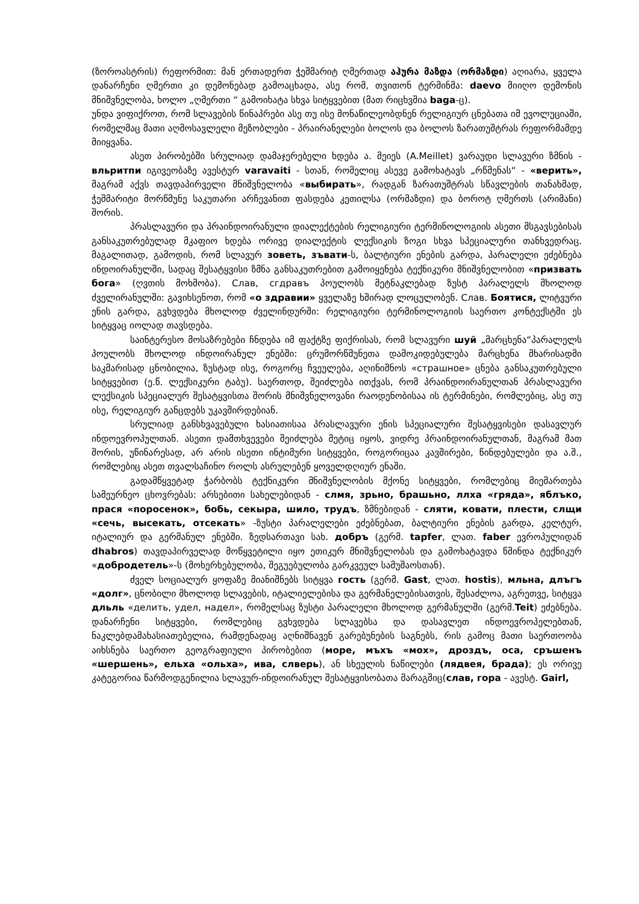(ზოროასტრის) რეფორმით: მან ერთადერთ ჭეშმარიტ ღმერთად აჰურა მაზდა (ორმაზდი) აღიარა, ყველა დანარჩენი ღმერთი კი დემონებად გამოაცხადა, ასე რომ, თვითონ ტერმინმა: daevo მიიღო დემონის მნიშვნელობა, ხოლო „ღმერთი “ გამოიხატა სხვა სიტყვებით (მათ რიცხვშია baga-ც).
უნდა ვიფიქროთ, რომ სლავების წინაპრები ასე თუ ისე მონაწილეობდნენ რელიგიურ ცნებათა იმ ევოლუციაში, რომელმაც მათი აღმოსავლელი მეზობლები - პრაირანელები ბოლოს და ბოლოს ზარათუშტრას რეფორმამდე მიიყვანა.
ასეთ პირობებში სრულიად დამაჯერებელი ხდება ა. მეიეს (A.Meillet) ვარაუდი სლავური ზმნის - вльритпи იგივეობაზე ავესტურ varavaiti - სთან, რომელიც ასევე გამოხატავს „რწმენას“ - «верить», მაგრამ აქვს თავდაპირველი მნიშვნელობა «выбирать», რადგან ზარათუშტრას სწავლების თანახმად, ჭეშმარიტი მორწმუნე საკუთარი არჩევანით ფასდება კეთილსა (ორმაზდი) და ბოროტ ღმერთს (არიმანი) შორის.
პრასლავური და პრაინდოირანული დიალექტების რელიგიური ტერმინოლოგიის ასეთი მსგავსებისას განსაკუთრებულად მკაფიო ხდება ორივე დიალექტის ლექსიკის ზოგი სხვა სპეციალური თანხვედრაც. მაგალითად, გამოდის, რომ სლავურ зоветь, зъвати-ს, ბალტიური ენების გარდა, პარალელი ეძებნება ინდოირანულში, სადაც შესატყვისი ზმნა განსაკუთრებით გამოიყენება ტექნიკური მნიშვნელობით «призвать бога» (ღვთის მოხმობა). Слав, сгдравъ პოულობს მეტნაკლებად ზუსტ პარალელს მხოლოდ ძველირანულში: გავიხსენოთ, რომ «о здравии» ყველაზე ხშირად ლოცულობენ. Слав. Боятися, ლიტვური ენის გარდა, გვხვდება მხოლოდ ძველინდურში: რელიგიური ტერმინოლოგიის საერთო კონტექსტში ეს სიტყვაც იოლად თავსდება.
საინტერესო მოსაზრებები ჩნდება იმ ფაქტზე ფიქრისას, რომ სლავური шуй „მარცხენა“პარალელს პოულობს მხოლოდ ინდოირანულ ენებში: ცრუმორწმუნეთა დამოკიდებულება მარცხენა მხარისადმი საკმარისად ცნობილია, ზუსტად ისე, როგორც ჩვეულება, აღინიშნოს «страшное» ცნება განსაკუთრებული სიტყვებით (ე.წ. ლექსიკური ტაბუ). საერთოდ, შეიძლება ითქვას, რომ პრაინდოირანულთან პრასლავური ლექსიკის სპეციალურ შესატყვისთა შორის მნიშვნელოვანი რაოდენობისაა ის ტერმინები, რომლებიც, ასე თუ ისე, რელიგიურ განცდებს უკავშირდებიან.
სრულიად განსხვავებული ხასიათისაა პრასლავური ენის სპეციალური შესატყვისები დასავლურ ინდოევროპულთან. ასეთი დამთხვევები შეიძლება მეტიც იყოს, ვიდრე პრაინდოირანულთან, მაგრამ მათ შორის, უწინარესად, არ არის ისეთი ინტიმური სიტყვები, როგორიცაა კავშირები, წინდებულები და ა.შ., რომლებიც ასეთ თვალსაჩინო როლს ასრულებენ ყოველდღიურ ენაში.
გადამწყვეტად ჭარბობს ტექნიკური მნიშვნელობის მქონე სიტყვები, რომლებიც მიემართება სამეურნეო ცხოვრებას: არსებითი სახელებიდან - слмя, зрьно, брашьно, ллха «гряда», яблъко, прася «поросенок», бобь, секыра, шило, трудъ, ზმნებიდან - сляти, ковати, плести, слщи «сечь, высекать, отсекать» -ზუსტი პარალელები ეძებნებათ, ბალტიური ენების გარდა, კელტურ, იტალიურ და გერმანულ ენებში. ზედსართავი სახ. добръ (გერმ. tapfer, ლათ. faber ევროპულიდან dhabros) თავდაპირველად მოწყვეტილი იყო ეთიკურ მნიშვნელობას და გამოხატავდა წმინდა ტექნიკურ «добродетель»-ს (მოხერხებულობა, შეგუებულობა გარკვეულ სამუშაოსთან).
ძველ სოციალურ ყოფაზე მიანიშნებს სიტყვა гость (გერმ. Gast, ლათ. hostis), мльна, длъгъ «долг», ცნობილი მხოლოდ სლავების, იტალიელებისა და გერმანელებისათვის, შესაძლოა, აგრეთვე, სიტყვა дльль «делить, удел, надел», რომელსაც ზუსტი პარალელი მხოლოდ გერმანულში (გერმ.Teit) ეძებნება. დანარჩენი სიტყვები, რომლებიც გვხვდება სლავებსა და დასავლეთ ინდოევროპელებთან, ნაკლებდამახასიათებელია, რამდენადაც აღნიშნავენ გარებუნების საგნებს, რის გამოც მათი საერთოობა აიხსნება საერთო გეოგრაფიული პირობებით (море, мъхъ «мох», дроздъ, оса, сръшенъ «шершень», ельха «ольха», ива, слверь), ან სხეულის ნაწილები (лядвея, брада); ეს ორივე კატეგორია წარმოდგენილია სლავურ-ინდოირანულ შესატყვისობათა მარაგშიც(слав, гора - ავესტ. Gairl,